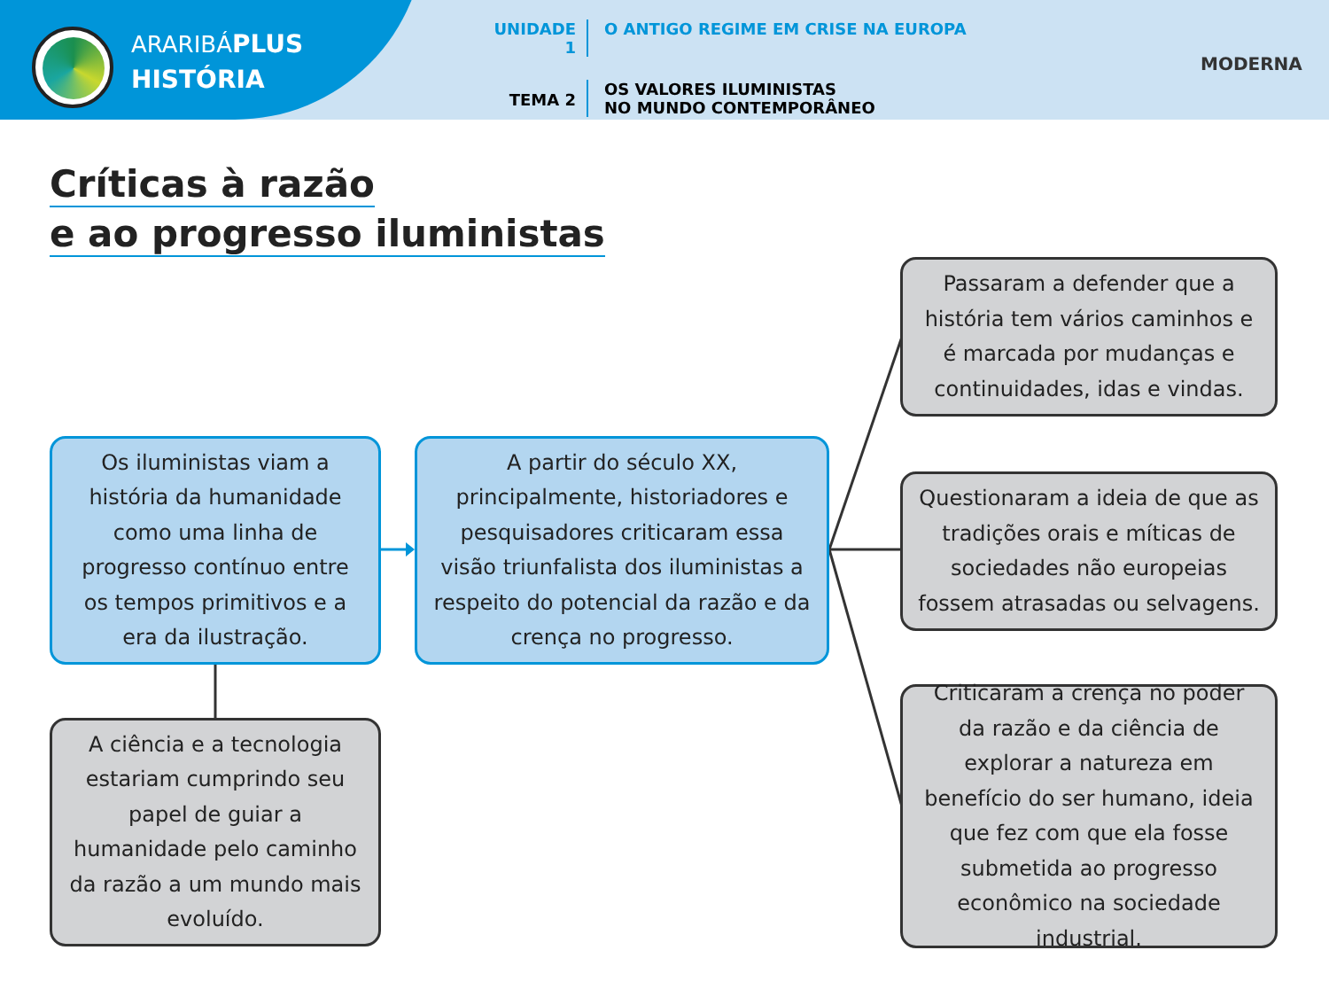ARARIBÁPLUS
HISTÓRIA
UNIDADE 1 O ANTIGO REGIME EM CRISE NA EUROPA
TEMA 2
OS VALORES ILUMINISTAS
NO MUNDO CONTEMPORÂNEO
MODERNA
Críticas à razão
e ao progresso iluministas
Os iluministas viam a história da humanidade como uma linha de progresso contínuo entre os tempos primitivos e a era da ilustração.
A partir do século XX, principalmente, historiadores e pesquisadores criticaram essa visão triunfalista dos iluministas a respeito do potencial da razão e da crença no progresso.
A ciência e a tecnologia estariam cumprindo seu papel de guiar a humanidade pelo caminho da razão a um mundo mais evoluído.
Passaram a defender que a história tem vários caminhos e é marcada por mudanças e continuidades, idas e vindas.
Questionaram a ideia de que as tradições orais e míticas de sociedades não europeias fossem atrasadas ou selvagens.
Criticaram a crença no poder da razão e da ciência de explorar a natureza em benefício do ser humano, ideia que fez com que ela fosse submetida ao progresso econômico na sociedade industrial.